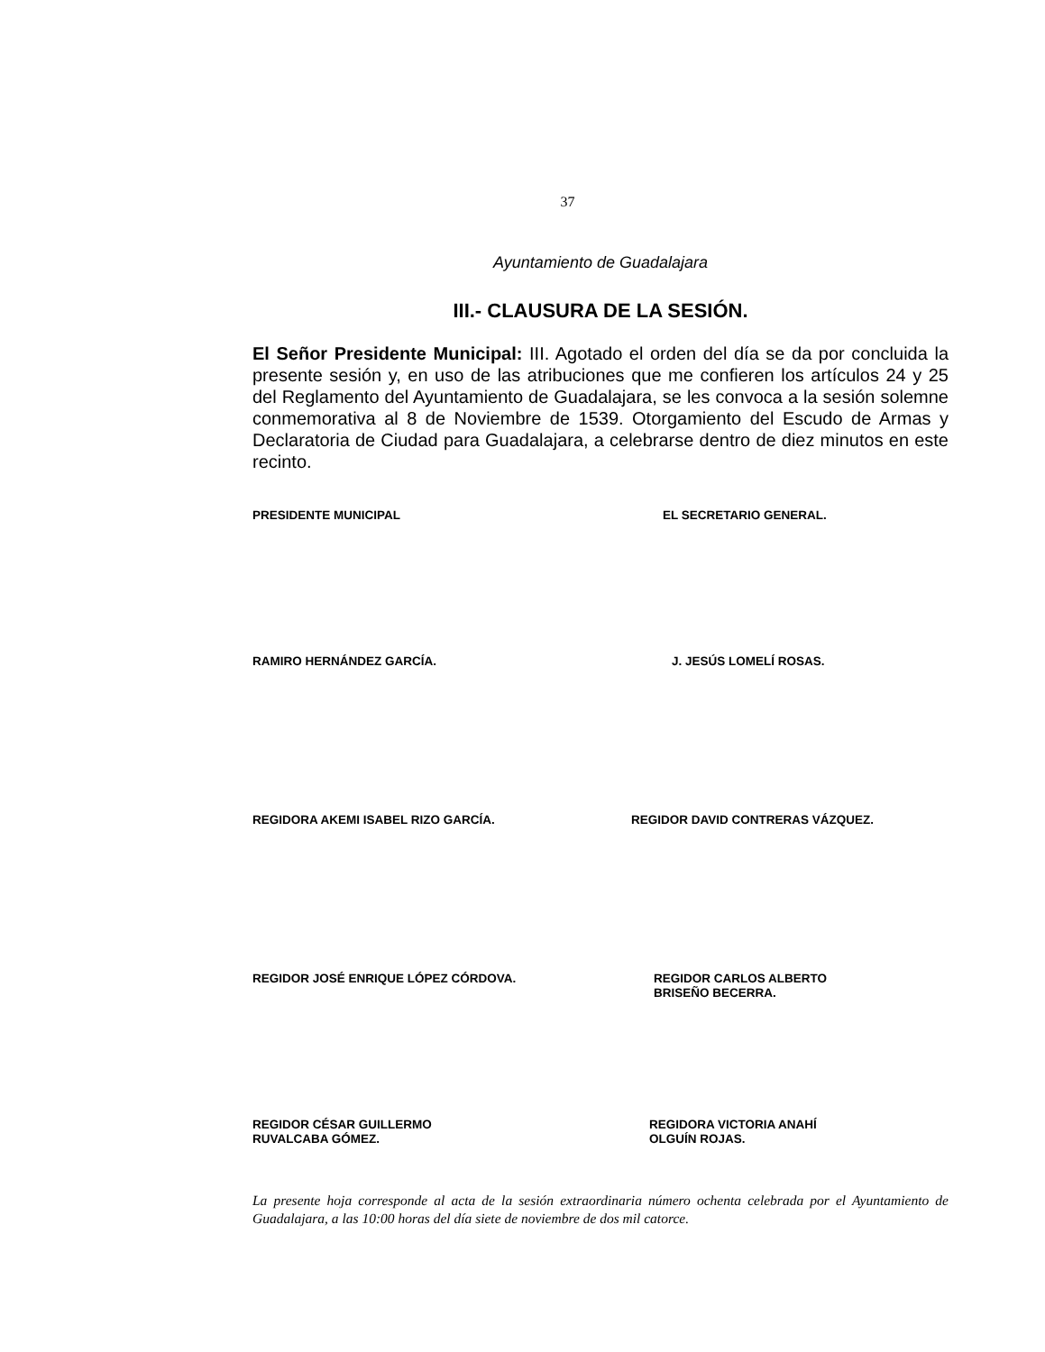37
Ayuntamiento de Guadalajara
III.- CLAUSURA DE LA SESIÓN.
El Señor Presidente Municipal: III. Agotado el orden del día se da por concluida la presente sesión y, en uso de las atribuciones que me confieren los artículos 24 y 25 del Reglamento del Ayuntamiento de Guadalajara, se les convoca a la sesión solemne conmemorativa al 8 de Noviembre de 1539. Otorgamiento del Escudo de Armas y Declaratoria de Ciudad para Guadalajara, a celebrarse dentro de diez minutos en este recinto.
PRESIDENTE MUNICIPAL EL SECRETARIO GENERAL.
RAMIRO HERNÁNDEZ GARCÍA. J. JESÚS LOMELÍ ROSAS.
REGIDORA AKEMI ISABEL RIZO GARCÍA. REGIDOR DAVID CONTRERAS VÁZQUEZ.
REGIDOR JOSÉ ENRIQUE LÓPEZ CÓRDOVA. REGIDOR CARLOS ALBERTO
BRISEÑO BECERRA.
REGIDOR CÉSAR GUILLERMO
RUVALCABA GÓMEZ.
REGIDORA VICTORIA ANAHÍ
OLGUÍN ROJAS.
La presente hoja corresponde al acta de la sesión extraordinaria número ochenta celebrada por el Ayuntamiento de Guadalajara, a las 10:00 horas del día siete de noviembre de dos mil catorce.